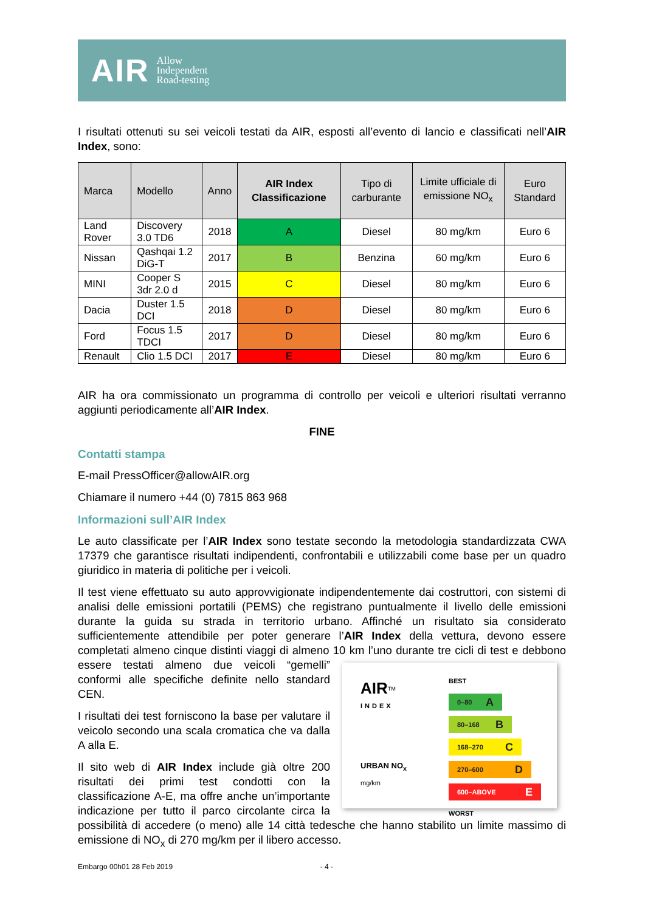AIR Allow
Independent
Road-testing
I risultati ottenuti su sei veicoli testati da AIR, esposti all’evento di lancio e classificati nell’AIR Index, sono:
| Marca | Modello | Anno | AIR Index Classificazione | Tipo di carburante | Limite ufficiale di emissione NO<sub>x</sub> | Euro Standard |
| --- | --- | --- | --- | --- | --- | --- |
| Land Rover | Discovery 3.0 TD6 | 2018 | A | Diesel | 80 mg/km | Euro 6 |
| Nissan | Qashqai 1.2 DiG-T | 2017 | B | Benzina | 60 mg/km | Euro 6 |
| MINI | Cooper S 3dr 2.0 d | 2015 | C | Diesel | 80 mg/km | Euro 6 |
| Dacia | Duster 1.5 DCI | 2018 | D | Diesel | 80 mg/km | Euro 6 |
| Ford | Focus 1.5 TDCI | 2017 | D | Diesel | 80 mg/km | Euro 6 |
| Renault | Clio 1.5 DCI | 2017 | E | Diesel | 80 mg/km | Euro 6 |
AIR ha ora commissionato un programma di controllo per veicoli e ulteriori risultati verranno aggiunti periodicamente all’AIR Index.
FINE
Contatti stampa
E-mail PressOfficer@allowAIR.org
Chiamare il numero +44 (0) 7815 863 968
Informazioni sull’AIR Index
Le auto classificate per l’AIR Index sono testate secondo la metodologia standardizzata CWA 17379 che garantisce risultati indipendenti, confrontabili e utilizzabili come base per un quadro giuridico in materia di politiche per i veicoli.
Il test viene effettuato su auto approvvigionate indipendentemente dai costruttori, con sistemi di analisi delle emissioni portatili (PEMS) che registrano puntualmente il livello delle emissioni durante la guida su strada in territorio urbano. Affinché un risultato sia considerato sufficientemente attendibile per poter generare l’AIR Index della vettura, devono essere completati almeno cinque distinti viaggi di almeno 10 km l’uno durante tre cicli di test e
AIR<sup>TM</sup>
INDEX
URBAN NO<sub>x</sub>
mg/km BEST
0–80 A
80–168 B
168–270 C
270–600 D
600–ABOVE E
WORST
debbono essere testati almeno due veicoli “gemelli” conformi alle specifiche definite nello standard CEN.
I risultati dei test forniscono la base per valutare il veicolo secondo una scala cromatica che va dalla A alla E.
Il sito web di AIR Index include già oltre 200 risultati dei primi test condotti con la classificazione A-E, ma offre anche un’importante indicazione per tutto il parco circolante circa la possibilità di accedere (o meno) alle 14 città tedesche che hanno stabilito un limite massimo di emissione di NO<sub>x</sub> di 270 mg/km per il libero accesso.
Embargo 00h01 28 Feb 2019 - 4 -